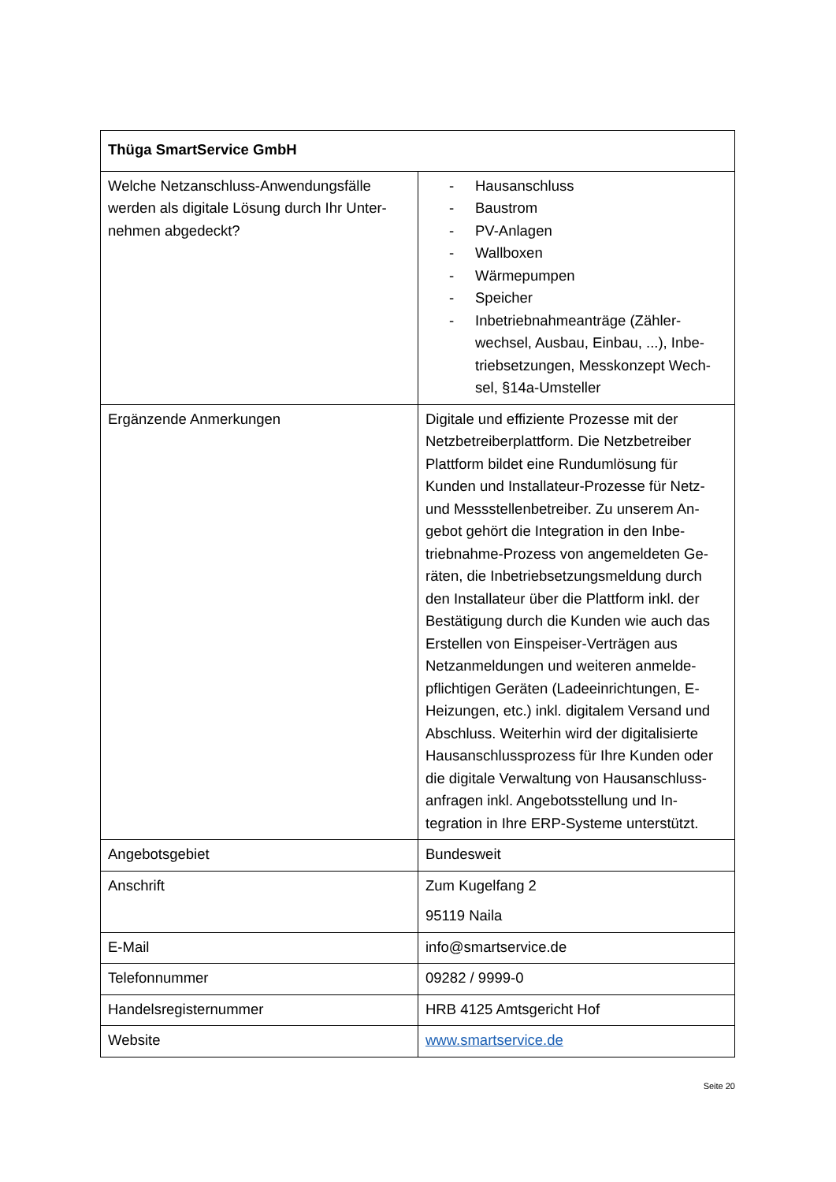| Thüga SmartService GmbH | |
| --- | --- |
| Welche Netzanschluss-Anwendungsfälle werden als digitale Lösung durch Ihr Unter-nehmen abgedeckt? | - Hausanschluss - Baustrom - PV-Anlagen - Wallboxen - Wärmepumpen - Speicher - Inbetriebnahmeanträge (Zähler-wechsel, Ausbau, Einbau, ...), Inbe-triebsetzungen, Messkonzept Wech-sel, §14a-Umsteller |
| Ergänzende Anmerkungen | Digitale und effiziente Prozesse mit der Netzbetreiberplattform. Die Netzbetreiber Plattform bildet eine Rundumlösung für Kunden und Installateur-Prozesse für Netz- und Messstellenbetreiber. Zu unserem An-gebot gehört die Integration in den Inbe-triebnahme-Prozess von angemeldeten Ge-räten, die Inbetriebsetzungsmeldung durch den Installateur über die Plattform inkl. der Bestätigung durch die Kunden wie auch das Erstellen von Einspeiser-Verträgen aus Netzanmeldungen und weiteren anmelde-pflichtigen Geräten (Ladeeinrichtungen, E-Heizungen, etc.) inkl. digitalem Versand und Abschluss. Weiterhin wird der digitalisierte Hausanschlussprozess für Ihre Kunden oder die digitale Verwaltung von Hausanschluss-anfragen inkl. Angebotsstellung und In-tegration in Ihre ERP-Systeme unterstützt. |
| Angebotsgebiet | Bundesweit |
| Anschrift | Zum Kugelfang 2 95119 Naila |
| E-Mail | info@smartservice.de |
| Telefonnummer | 09282 / 9999-0 |
| Handelsregisternummer | HRB 4125 Amtsgericht Hof |
| Website | www.smartservice.de |
Seite 20